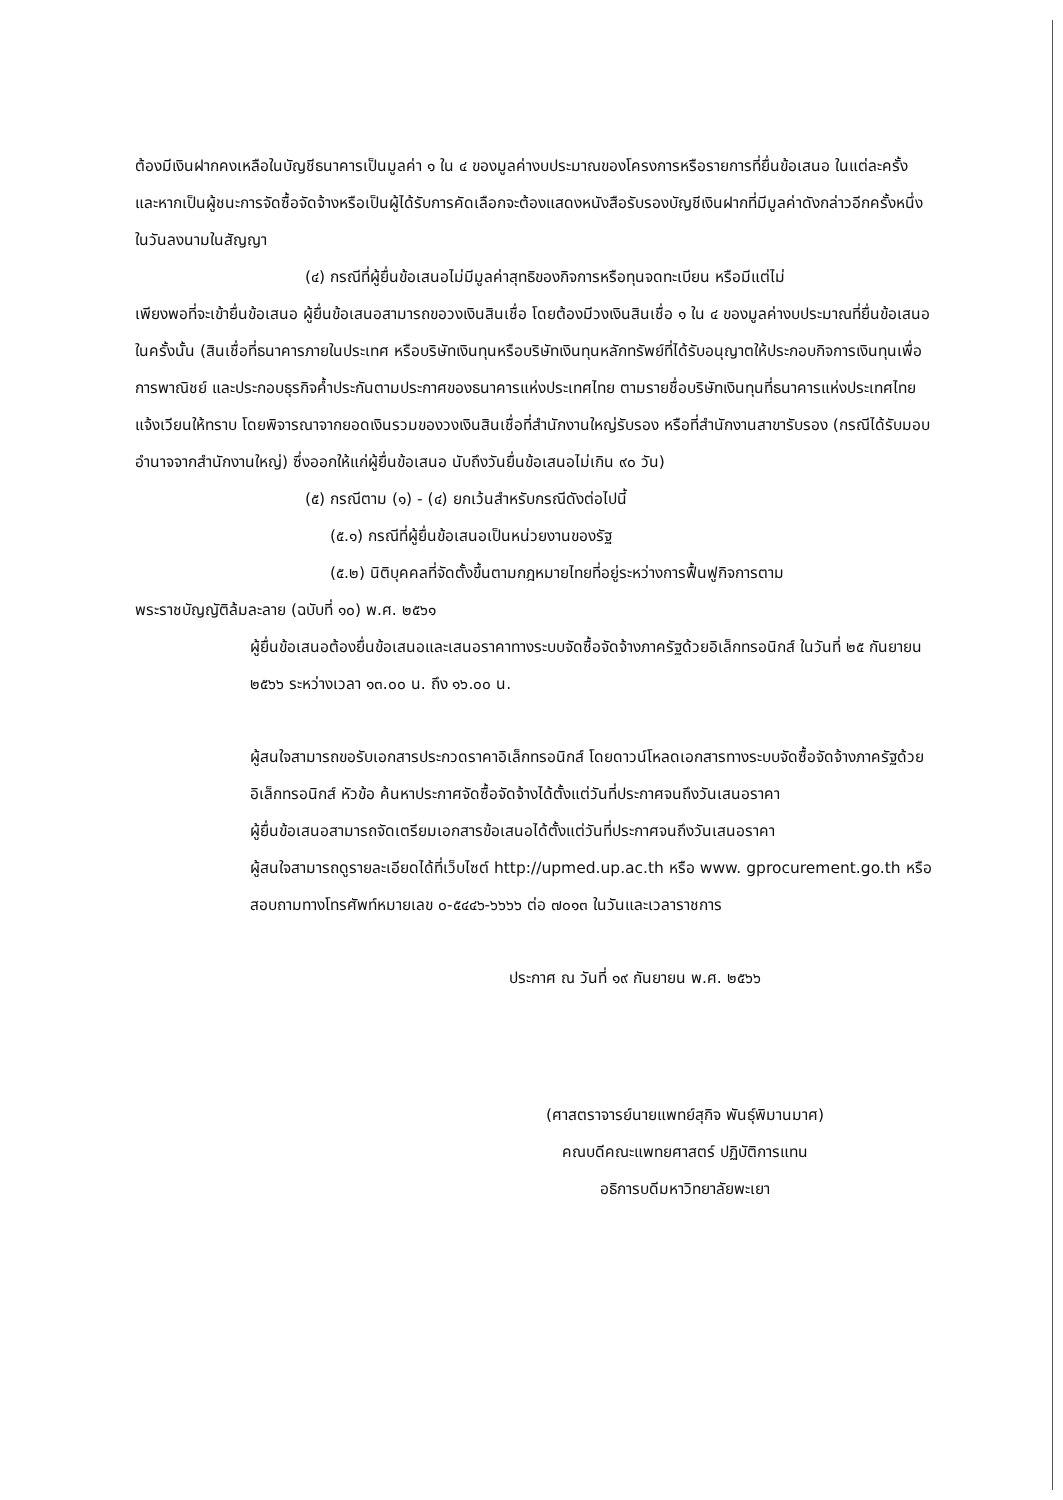ต้องมีเงินฝากคงเหลือในบัญชีธนาคารเป็นมูลค่า ๑ ใน ๔ ของมูลค่างบประมาณของโครงการหรือรายการที่ยื่นข้อเสนอ ในแต่ละครั้ง และหากเป็นผู้ชนะการจัดซื้อจัดจ้างหรือเป็นผู้ได้รับการคัดเลือกจะต้องแสดงหนังสือรับรองบัญชีเงินฝากที่มีมูลค่าดังกล่าวอีกครั้งหนึ่งในวันลงนามในสัญญา
(๔) กรณีที่ผู้ยื่นข้อเสนอไม่มีมูลค่าสุทธิของกิจการหรือทุนจดทะเบียน หรือมีแต่ไม่
เพียงพอที่จะเข้ายื่นข้อเสนอ ผู้ยื่นข้อเสนอสามารถขอวงเงินสินเชื่อ โดยต้องมีวงเงินสินเชื่อ ๑ ใน ๔ ของมูลค่างบประมาณที่ยื่นข้อเสนอในครั้งนั้น (สินเชื่อที่ธนาคารภายในประเทศ หรือบริษัทเงินทุนหรือบริษัทเงินทุนหลักทรัพย์ที่ได้รับอนุญาตให้ประกอบกิจการเงินทุนเพื่อการพาณิชย์ และประกอบธุรกิจค้ำประกันตามประกาศของธนาคารแห่งประเทศไทย ตามรายชื่อบริษัทเงินทุนที่ธนาคารแห่งประเทศไทยแจ้งเวียนให้ทราบ โดยพิจารณาจากยอดเงินรวมของวงเงินสินเชื่อที่สำนักงานใหญ่รับรอง หรือที่สำนักงานสาขารับรอง (กรณีได้รับมอบอำนาจจากสำนักงานใหญ่) ซึ่งออกให้แก่ผู้ยื่นข้อเสนอ นับถึงวันยื่นข้อเสนอไม่เกิน ๙๐ วัน)
(๕) กรณีตาม (๑) - (๔) ยกเว้นสำหรับกรณีดังต่อไปนี้
(๕.๑) กรณีที่ผู้ยื่นข้อเสนอเป็นหน่วยงานของรัฐ
(๕.๒) นิติบุคคลที่จัดตั้งขึ้นตามกฎหมายไทยที่อยู่ระหว่างการฟื้นฟูกิจการตาม
พระราชบัญญัติล้มละลาย (ฉบับที่ ๑๐) พ.ศ. ๒๕๖๑
ผู้ยื่นข้อเสนอต้องยื่นข้อเสนอและเสนอราคาทางระบบจัดซื้อจัดจ้างภาครัฐด้วยอิเล็กทรอนิกส์ ในวันที่ ๒๕ กันยายน ๒๕๖๖ ระหว่างเวลา ๑๓.๐๐ น. ถึง ๑๖.๐๐ น.
ผู้สนใจสามารถขอรับเอกสารประกวดราคาอิเล็กทรอนิกส์ โดยดาวน์โหลดเอกสารทางระบบจัดซื้อจัดจ้างภาครัฐด้วยอิเล็กทรอนิกส์ หัวข้อ ค้นหาประกาศจัดซื้อจัดจ้างได้ตั้งแต่วันที่ประกาศจนถึงวันเสนอราคา
ผู้ยื่นข้อเสนอสามารถจัดเตรียมเอกสารข้อเสนอได้ตั้งแต่วันที่ประกาศจนถึงวันเสนอราคา
ผู้สนใจสามารถดูรายละเอียดได้ที่เว็บไซต์ http://upmed.up.ac.th หรือ www. gprocurement.go.th หรือสอบถามทางโทรศัพท์หมายเลข ๐-๕๔๔๖-๖๖๖๖ ต่อ ๗๐๑๓ ในวันและเวลาราชการ
ประกาศ ณ วันที่ ๑๙ กันยายน พ.ศ. ๒๕๖๖
(ศาสตราจารย์นายแพทย์สุกิจ พันธุ์พิมานมาศ)
คณบดีคณะแพทยศาสตร์ ปฏิบัติการแทน
อธิการบดีมหาวิทยาลัยพะเยา